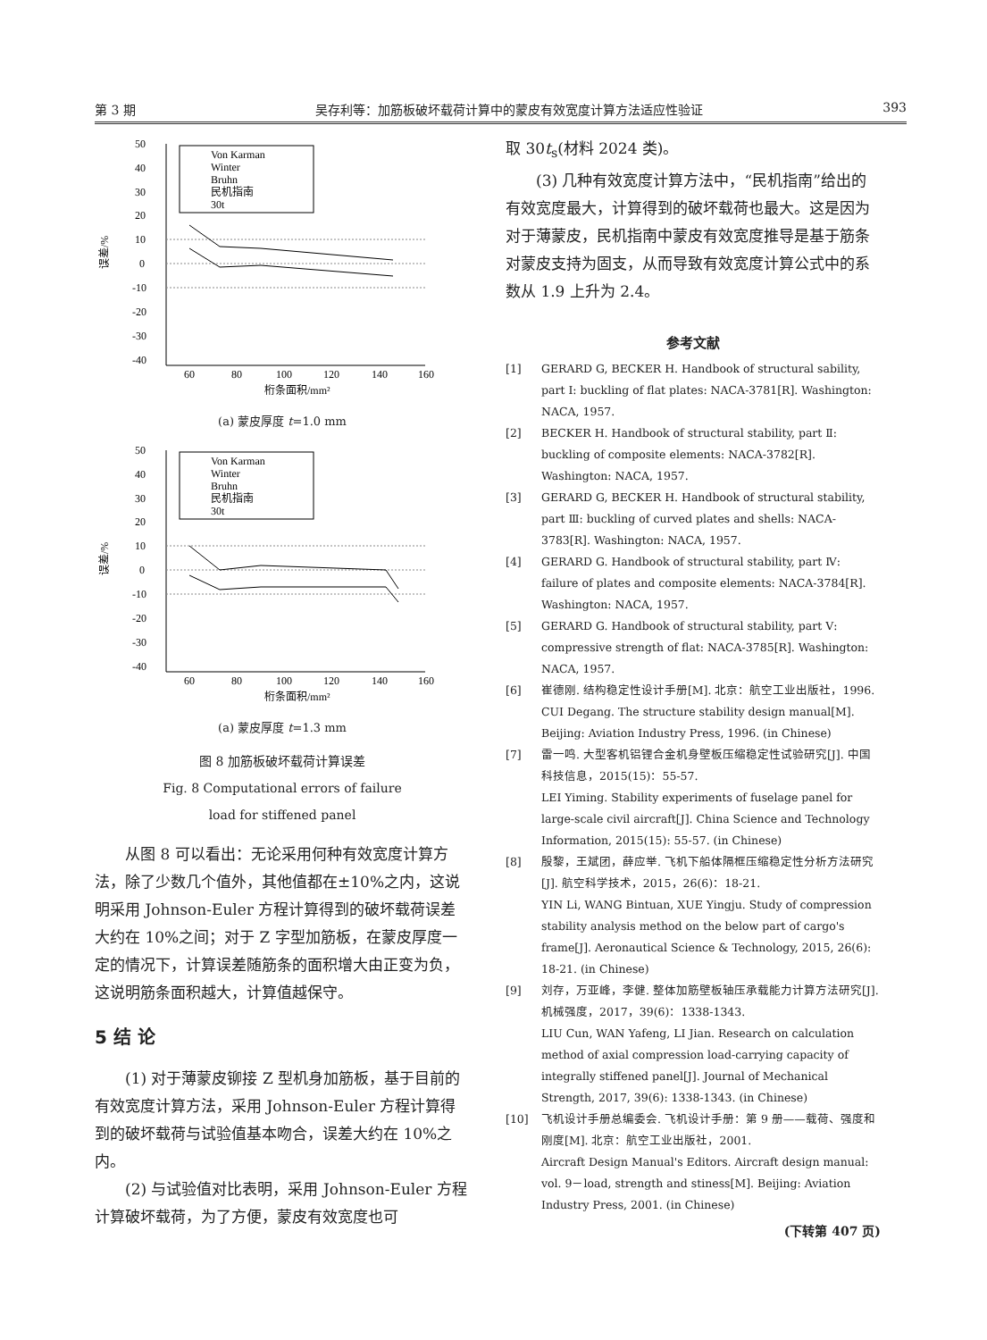第 3 期 吴存利等：加筋板破坏载荷计算中的蒙皮有效宽度计算方法适应性验证 393
50
40
30
20
10
0
-10
-20
-30
-40
60
80
100
120
140
160
桁条面积/mm²
误差/%
Von Karman
Winter
Bruhn
民机指南
30t
(a) 蒙皮厚度 t=1.0 mm
50
40
30
20
10
0
-10
-20
-30
-40
60
80
100
120
140
160
桁条面积/mm²
误差/%
Von Karman
Winter
Bruhn
民机指南
30t
(a) 蒙皮厚度 t=1.3 mm
图 8 加筋板破坏载荷计算误差
Fig. 8 Computational errors of failure
load for stiffened panel
从图 8 可以看出：无论采用何种有效宽度计算方法，除了少数几个值外，其他值都在±10%之内，这说明采用 Johnson-Euler 方程计算得到的破坏载荷误差大约在 10%之间；对于 Z 字型加筋板，在蒙皮厚度一定的情况下，计算误差随筋条的面积增大由正变为负，这说明筋条面积越大，计算值越保守。
5 结 论
(1) 对于薄蒙皮铆接 Z 型机身加筋板，基于目前的有效宽度计算方法，采用 Johnson-Euler 方程计算得到的破坏载荷与试验值基本吻合，误差大约在 10%之内。
(2) 与试验值对比表明，采用 Johnson-Euler 方程计算破坏载荷，为了方便，蒙皮有效宽度也可
取 30t<sub>s</sub>(材料 2024 类)。
(3) 几种有效宽度计算方法中，“民机指南”给出的有效宽度最大，计算得到的破坏载荷也最大。这是因为对于薄蒙皮，民机指南中蒙皮有效宽度推导是基于筋条对蒙皮支持为固支，从而导致有效宽度计算公式中的系数从 1.9 上升为 2.4。
参考文献
[1] GERARD G, BECKER H. Handbook of structural sability, part Ⅰ: buckling of flat plates: NACA-3781[R]. Washington: NACA, 1957.
[2] BECKER H. Handbook of structural stability, part Ⅱ: buckling of composite elements: NACA-3782[R]. Washington: NACA, 1957.
[3] GERARD G, BECKER H. Handbook of structural stability, part Ⅲ: buckling of curved plates and shells: NACA-3783[R]. Washington: NACA, 1957.
[4] GERARD G. Handbook of structural stability, part Ⅳ: failure of plates and composite elements: NACA-3784[R]. Washington: NACA, 1957.
[5] GERARD G. Handbook of structural stability, part Ⅴ: compressive strength of flat: NACA-3785[R]. Washington: NACA, 1957.
[6] 崔德刚. 结构稳定性设计手册[M]. 北京：航空工业出版社，1996.
CUI Degang. The structure stability design manual[M]. Beijing: Aviation Industry Press, 1996. (in Chinese)
[7] 雷一鸣. 大型客机铝锂合金机身壁板压缩稳定性试验研究[J]. 中国科技信息，2015(15)：55-57.
LEI Yiming. Stability experiments of fuselage panel for large-scale civil aircraft[J]. China Science and Technology Information, 2015(15): 55-57. (in Chinese)
[8] 殷黎，王斌团，薛应举. 飞机下船体隔框压缩稳定性分析方法研究[J]. 航空科学技术，2015，26(6)：18-21.
YIN Li, WANG Bintuan, XUE Yingju. Study of compression stability analysis method on the below part of cargo's frame[J]. Aeronautical Science & Technology, 2015, 26(6): 18-21. (in Chinese)
[9] 刘存，万亚峰，李健. 整体加筋壁板轴压承载能力计算方法研究[J]. 机械强度，2017，39(6)：1338-1343.
LIU Cun, WAN Yafeng, LI Jian. Research on calculation method of axial compression load-carrying capacity of integrally stiffened panel[J]. Journal of Mechanical Strength, 2017, 39(6): 1338-1343. (in Chinese)
[10] 飞机设计手册总编委会. 飞机设计手册：第 9 册——载荷、强度和刚度[M]. 北京：航空工业出版社，2001.
Aircraft Design Manual's Editors. Aircraft design manual: vol. 9－load, strength and stiness[M]. Beijing: Aviation Industry Press, 2001. (in Chinese)
(下转第 407 页)